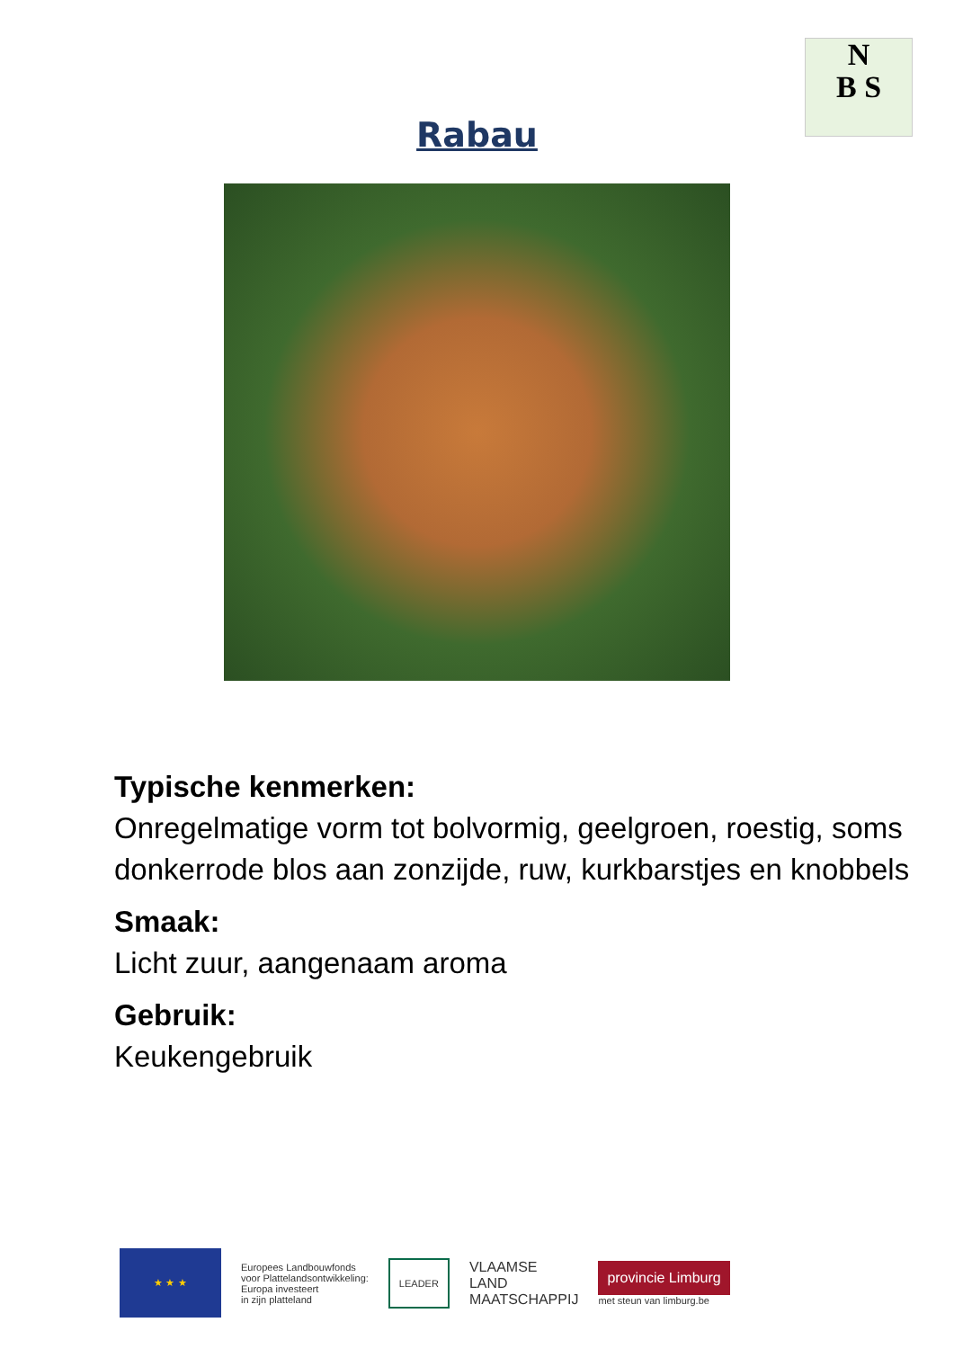N
B S
Rabau
Typische kenmerken:
Onregelmatige vorm tot bolvormig, geelgroen, roestig, soms donkerrode blos aan zonzijde, ruw, kurkbarstjes en knobbels
Smaak:
Licht zuur, aangenaam aroma
Gebruik:
Keukengebruik
★ ★ ★
Europees Landbouwfonds
voor Plattelandsontwikkeling:
Europa investeert
in zijn platteland
LEADER
VLAAMSE
LAND
MAATSCHAPPIJ
provincie Limburg
met steun van limburg.be